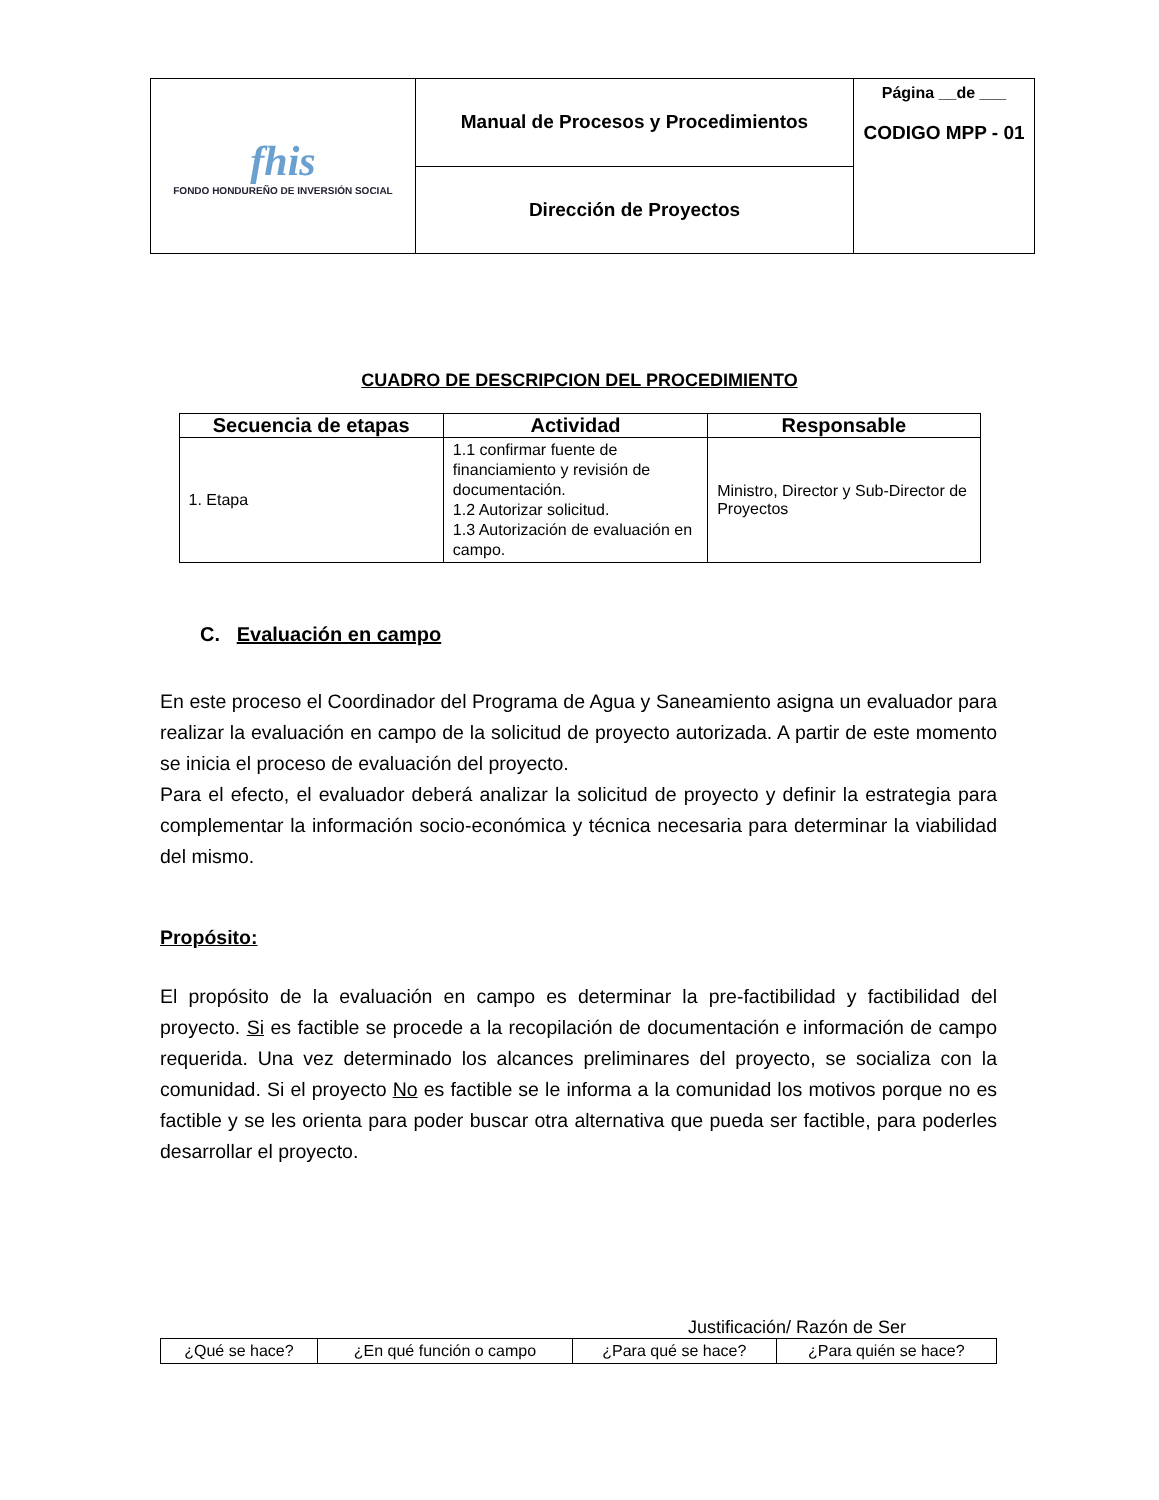| fhis FONDO HONDUREÑO DE INVERSIÓN SOCIAL | Manual de Procesos y Procedimientos | Página __de ___ CODIGO MPP - 01 |
| | Dirección de Proyectos | |
CUADRO DE DESCRIPCION DEL PROCEDIMIENTO
| Secuencia de etapas | Actividad | Responsable |
| --- | --- | --- |
| 1. Etapa | 1.1 confirmar fuente de financiamiento y revisión de documentación. 1.2 Autorizar solicitud. 1.3 Autorización de evaluación en campo. | Ministro, Director y Sub-Director de Proyectos |
C. Evaluación en campo
En este proceso el Coordinador del Programa de Agua y Saneamiento asigna un evaluador para realizar la evaluación en campo de la solicitud de proyecto autorizada. A partir de este momento se inicia el proceso de evaluación del proyecto.
Para el efecto, el evaluador deberá analizar la solicitud de proyecto y definir la estrategia para complementar la información socio-económica y técnica necesaria para determinar la viabilidad del mismo.
Propósito:
El propósito de la evaluación en campo es determinar la pre-factibilidad y factibilidad del proyecto. Si es factible se procede a la recopilación de documentación e información de campo requerida. Una vez determinado los alcances preliminares del proyecto, se socializa con la comunidad. Si el proyecto No es factible se le informa a la comunidad los motivos porque no es factible y se les orienta para poder buscar otra alternativa que pueda ser factible, para poderles desarrollar el proyecto.
Justificación/ Razón de Ser
| ¿Qué se hace? | ¿En qué función o campo | ¿Para qué se hace? | ¿Para quién se hace? |